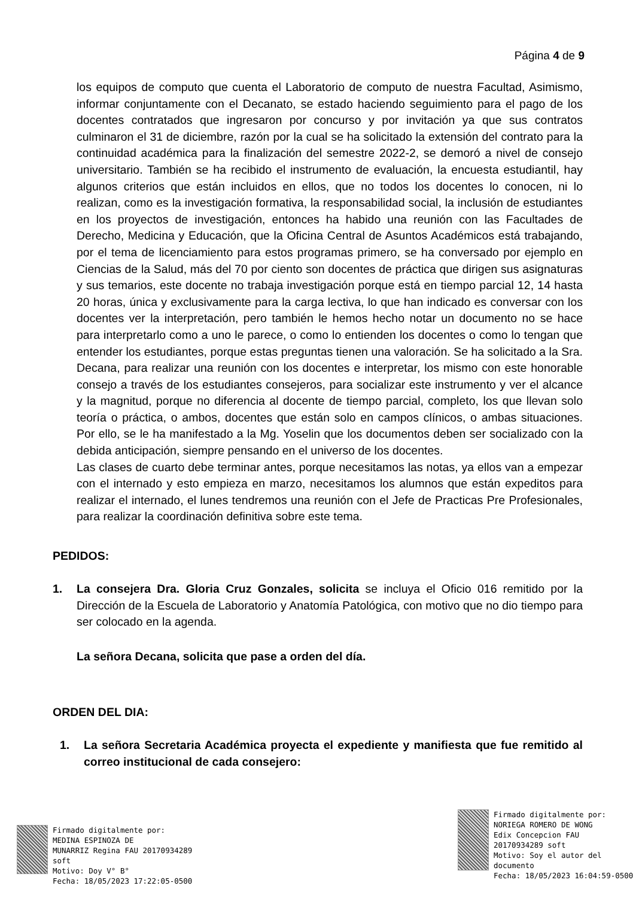Página 4 de 9
los equipos de computo que cuenta el Laboratorio de computo de nuestra Facultad, Asimismo, informar conjuntamente con el Decanato, se estado haciendo seguimiento para el pago de los docentes contratados que ingresaron por concurso y por invitación ya que sus contratos culminaron el 31 de diciembre, razón por la cual se ha solicitado la extensión del contrato para la continuidad académica para la finalización del semestre 2022-2, se demoró a nivel de consejo universitario. También se ha recibido el instrumento de evaluación, la encuesta estudiantil, hay algunos criterios que están incluidos en ellos, que no todos los docentes lo conocen, ni lo realizan, como es la investigación formativa, la responsabilidad social, la inclusión de estudiantes en los proyectos de investigación, entonces ha habido una reunión con las Facultades de Derecho, Medicina y Educación, que la Oficina Central de Asuntos Académicos está trabajando, por el tema de licenciamiento para estos programas primero, se ha conversado por ejemplo en Ciencias de la Salud, más del 70 por ciento son docentes de práctica que dirigen sus asignaturas y sus temarios, este docente no trabaja investigación porque está en tiempo parcial 12, 14 hasta 20 horas, única y exclusivamente para la carga lectiva, lo que han indicado es conversar con los docentes ver la interpretación, pero también le hemos hecho notar un documento no se hace para interpretarlo como a uno le parece, o como lo entienden los docentes o como lo tengan que entender los estudiantes, porque estas preguntas tienen una valoración. Se ha solicitado a la Sra. Decana, para realizar una reunión con los docentes e interpretar, los mismo con este honorable consejo a través de los estudiantes consejeros, para socializar este instrumento y ver el alcance y la magnitud, porque no diferencia al docente de tiempo parcial, completo, los que llevan solo teoría o práctica, o ambos, docentes que están solo en campos clínicos, o ambas situaciones. Por ello, se le ha manifestado a la Mg. Yoselin que los documentos deben ser socializado con la debida anticipación, siempre pensando en el universo de los docentes.
Las clases de cuarto debe terminar antes, porque necesitamos las notas, ya ellos van a empezar con el internado y esto empieza en marzo, necesitamos los alumnos que están expeditos para realizar el internado, el lunes tendremos una reunión con el Jefe de Practicas Pre Profesionales, para realizar la coordinación definitiva sobre este tema.
PEDIDOS:
1. La consejera Dra. Gloria Cruz Gonzales, solicita se incluya el Oficio 016 remitido por la Dirección de la Escuela de Laboratorio y Anatomía Patológica, con motivo que no dio tiempo para ser colocado en la agenda.
La señora Decana, solicita que pase a orden del día.
ORDEN DEL DIA:
1. La señora Secretaria Académica proyecta el expediente y manifiesta que fue remitido al correo institucional de cada consejero:
Firmado digitalmente por:
MEDINA ESPINOZA DE
MUNARRIZ Regina FAU 20170934289
soft
Motivo: Doy V° B°
Fecha: 18/05/2023 17:22:05-0500
Firmado digitalmente por:
NORIEGA ROMERO DE WONG
Edix Concepcion FAU
20170934289 soft
Motivo: Soy el autor del
documento
Fecha: 18/05/2023 16:04:59-0500